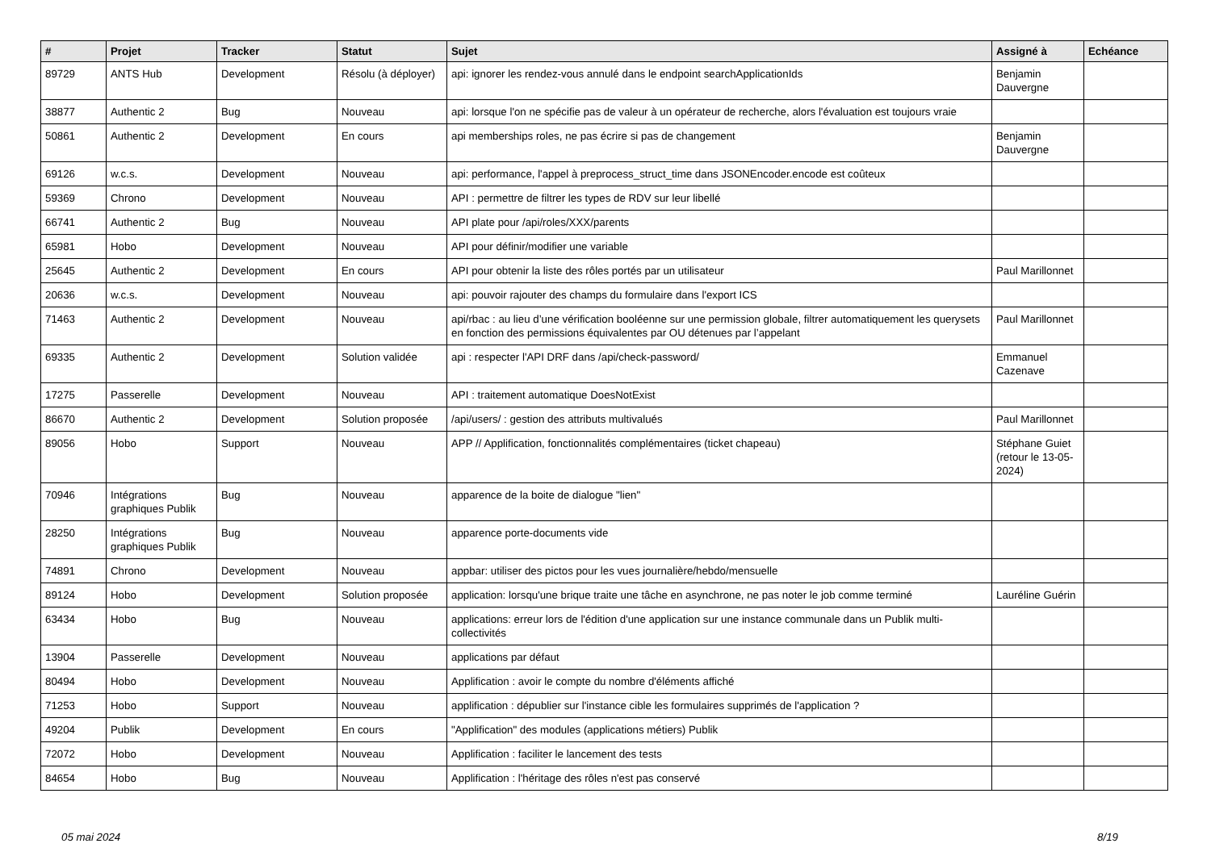| # | Projet | Tracker | Statut | Sujet | Assigné à | Echéance |
| --- | --- | --- | --- | --- | --- | --- |
| 89729 | ANTS Hub | Development | Résolu (à déployer) | api: ignorer les rendez-vous annulé dans le endpoint searchApplicationIds | Benjamin Dauvergne | |
| 38877 | Authentic 2 | Bug | Nouveau | api: lorsque l'on ne spécifie pas de valeur à un opérateur de recherche, alors l'évaluation est toujours vraie | | |
| 50861 | Authentic 2 | Development | En cours | api memberships roles, ne pas écrire si pas de changement | Benjamin Dauvergne | |
| 69126 | w.c.s. | Development | Nouveau | api: performance, l'appel à preprocess_struct_time dans JSONEncoder.encode est coûteux | | |
| 59369 | Chrono | Development | Nouveau | API : permettre de filtrer les types de RDV sur leur libellé | | |
| 66741 | Authentic 2 | Bug | Nouveau | API plate pour /api/roles/XXX/parents | | |
| 65981 | Hobo | Development | Nouveau | API pour définir/modifier une variable | | |
| 25645 | Authentic 2 | Development | En cours | API pour obtenir la liste des rôles portés par un utilisateur | Paul Marillonnet | |
| 20636 | w.c.s. | Development | Nouveau | api: pouvoir rajouter des champs du formulaire dans l'export ICS | | |
| 71463 | Authentic 2 | Development | Nouveau | api/rbac : au lieu d’une vérification booléenne sur une permission globale, filtrer automatiquement les querysets en fonction des permissions équivalentes par OU détenues par l’appelant | Paul Marillonnet | |
| 69335 | Authentic 2 | Development | Solution validée | api : respecter l'API DRF dans /api/check-password/ | Emmanuel Cazenave | |
| 17275 | Passerelle | Development | Nouveau | API : traitement automatique DoesNotExist | | |
| 86670 | Authentic 2 | Development | Solution proposée | /api/users/ : gestion des attributs multivalués | Paul Marillonnet | |
| 89056 | Hobo | Support | Nouveau | APP // Applification, fonctionnalités complémentaires (ticket chapeau) | Stéphane Guiet (retour le 13-05-2024) | |
| 70946 | Intégrations graphiques Publik | Bug | Nouveau | apparence de la boite de dialogue "lien" | | |
| 28250 | Intégrations graphiques Publik | Bug | Nouveau | apparence porte-documents vide | | |
| 74891 | Chrono | Development | Nouveau | appbar: utiliser des pictos pour les vues journalière/hebdo/mensuelle | | |
| 89124 | Hobo | Development | Solution proposée | application: lorsqu'une brique traite une tâche en asynchrone, ne pas noter le job comme terminé | Lauréline Guérin | |
| 63434 | Hobo | Bug | Nouveau | applications: erreur lors de l'édition d'une application sur une instance communale dans un Publik multi-collectivités | | |
| 13904 | Passerelle | Development | Nouveau | applications par défaut | | |
| 80494 | Hobo | Development | Nouveau | Applification : avoir le compte du nombre d'éléments affiché | | |
| 71253 | Hobo | Support | Nouveau | applification : dépublier sur l'instance cible les formulaires supprimés de l'application ? | | |
| 49204 | Publik | Development | En cours | "Applification" des modules (applications métiers) Publik | | |
| 72072 | Hobo | Development | Nouveau | Applification : faciliter le lancement des tests | | |
| 84654 | Hobo | Bug | Nouveau | Applification : l'héritage des rôles n'est pas conservé | | |
05 mai 2024 8/19